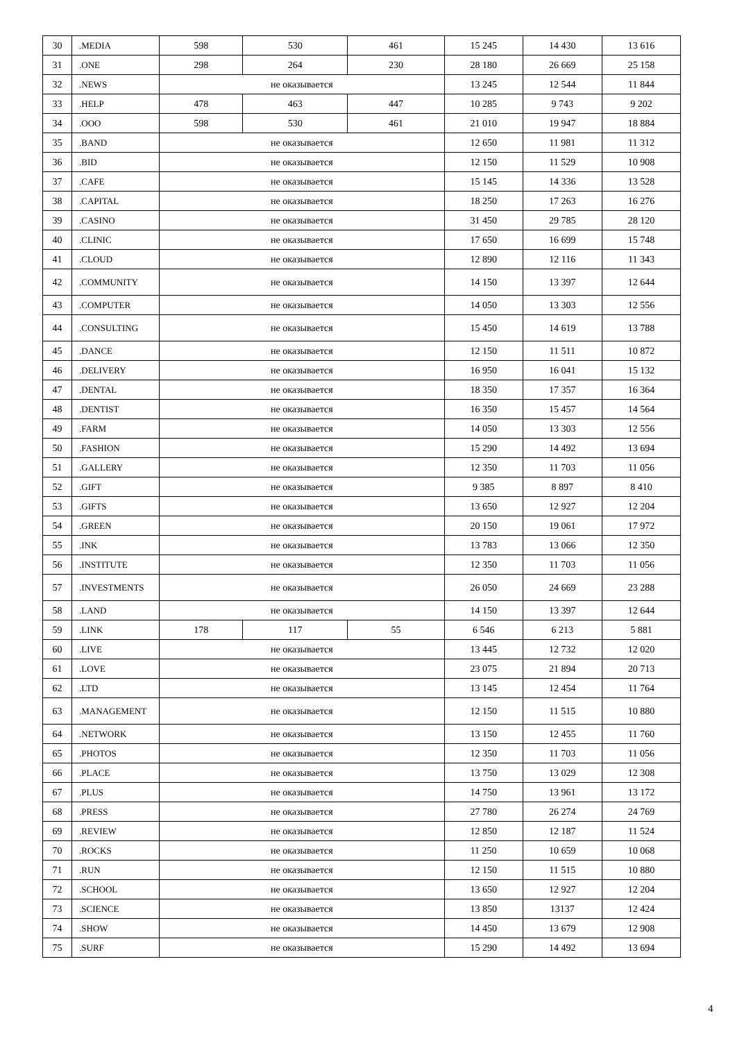| 30 | .MEDIA | 598 | 530 | 461 | 15 245 | 14 430 | 13 616 |
| 31 | .ONE | 298 | 264 | 230 | 28 180 | 26 669 | 25 158 |
| 32 | .NEWS | не оказывается | | | 13 245 | 12 544 | 11 844 |
| 33 | .HELP | 478 | 463 | 447 | 10 285 | 9 743 | 9 202 |
| 34 | .OOO | 598 | 530 | 461 | 21 010 | 19 947 | 18 884 |
| 35 | .BAND | не оказывается | | | 12 650 | 11 981 | 11 312 |
| 36 | .BID | не оказывается | | | 12 150 | 11 529 | 10 908 |
| 37 | .CAFE | не оказывается | | | 15 145 | 14 336 | 13 528 |
| 38 | .CAPITAL | не оказывается | | | 18 250 | 17 263 | 16 276 |
| 39 | .CASINO | не оказывается | | | 31 450 | 29 785 | 28 120 |
| 40 | .CLINIC | не оказывается | | | 17 650 | 16 699 | 15 748 |
| 41 | .CLOUD | не оказывается | | | 12 890 | 12 116 | 11 343 |
| 42 | .COMMUNITY | не оказывается | | | 14 150 | 13 397 | 12 644 |
| 43 | .COMPUTER | не оказывается | | | 14 050 | 13 303 | 12 556 |
| 44 | .CONSULTING | не оказывается | | | 15 450 | 14 619 | 13 788 |
| 45 | .DANCE | не оказывается | | | 12 150 | 11 511 | 10 872 |
| 46 | .DELIVERY | не оказывается | | | 16 950 | 16 041 | 15 132 |
| 47 | .DENTAL | не оказывается | | | 18 350 | 17 357 | 16 364 |
| 48 | .DENTIST | не оказывается | | | 16 350 | 15 457 | 14 564 |
| 49 | .FARM | не оказывается | | | 14 050 | 13 303 | 12 556 |
| 50 | .FASHION | не оказывается | | | 15 290 | 14 492 | 13 694 |
| 51 | .GALLERY | не оказывается | | | 12 350 | 11 703 | 11 056 |
| 52 | .GIFT | не оказывается | | | 9 385 | 8 897 | 8 410 |
| 53 | .GIFTS | не оказывается | | | 13 650 | 12 927 | 12 204 |
| 54 | .GREEN | не оказывается | | | 20 150 | 19 061 | 17 972 |
| 55 | .INK | не оказывается | | | 13 783 | 13 066 | 12 350 |
| 56 | .INSTITUTE | не оказывается | | | 12 350 | 11 703 | 11 056 |
| 57 | .INVESTMENTS | не оказывается | | | 26 050 | 24 669 | 23 288 |
| 58 | .LAND | не оказывается | | | 14 150 | 13 397 | 12 644 |
| 59 | .LINK | 178 | 117 | 55 | 6 546 | 6 213 | 5 881 |
| 60 | .LIVE | не оказывается | | | 13 445 | 12 732 | 12 020 |
| 61 | .LOVE | не оказывается | | | 23 075 | 21 894 | 20 713 |
| 62 | .LTD | не оказывается | | | 13 145 | 12 454 | 11 764 |
| 63 | .MANAGEMENT | не оказывается | | | 12 150 | 11 515 | 10 880 |
| 64 | .NETWORK | не оказывается | | | 13 150 | 12 455 | 11 760 |
| 65 | .PHOTOS | не оказывается | | | 12 350 | 11 703 | 11 056 |
| 66 | .PLACE | не оказывается | | | 13 750 | 13 029 | 12 308 |
| 67 | .PLUS | не оказывается | | | 14 750 | 13 961 | 13 172 |
| 68 | .PRESS | не оказывается | | | 27 780 | 26 274 | 24 769 |
| 69 | .REVIEW | не оказывается | | | 12 850 | 12 187 | 11 524 |
| 70 | .ROCKS | не оказывается | | | 11 250 | 10 659 | 10 068 |
| 71 | .RUN | не оказывается | | | 12 150 | 11 515 | 10 880 |
| 72 | .SCHOOL | не оказывается | | | 13 650 | 12 927 | 12 204 |
| 73 | .SCIENCE | не оказывается | | | 13 850 | 13137 | 12 424 |
| 74 | .SHOW | не оказывается | | | 14 450 | 13 679 | 12 908 |
| 75 | .SURF | не оказывается | | | 15 290 | 14 492 | 13 694 |
4